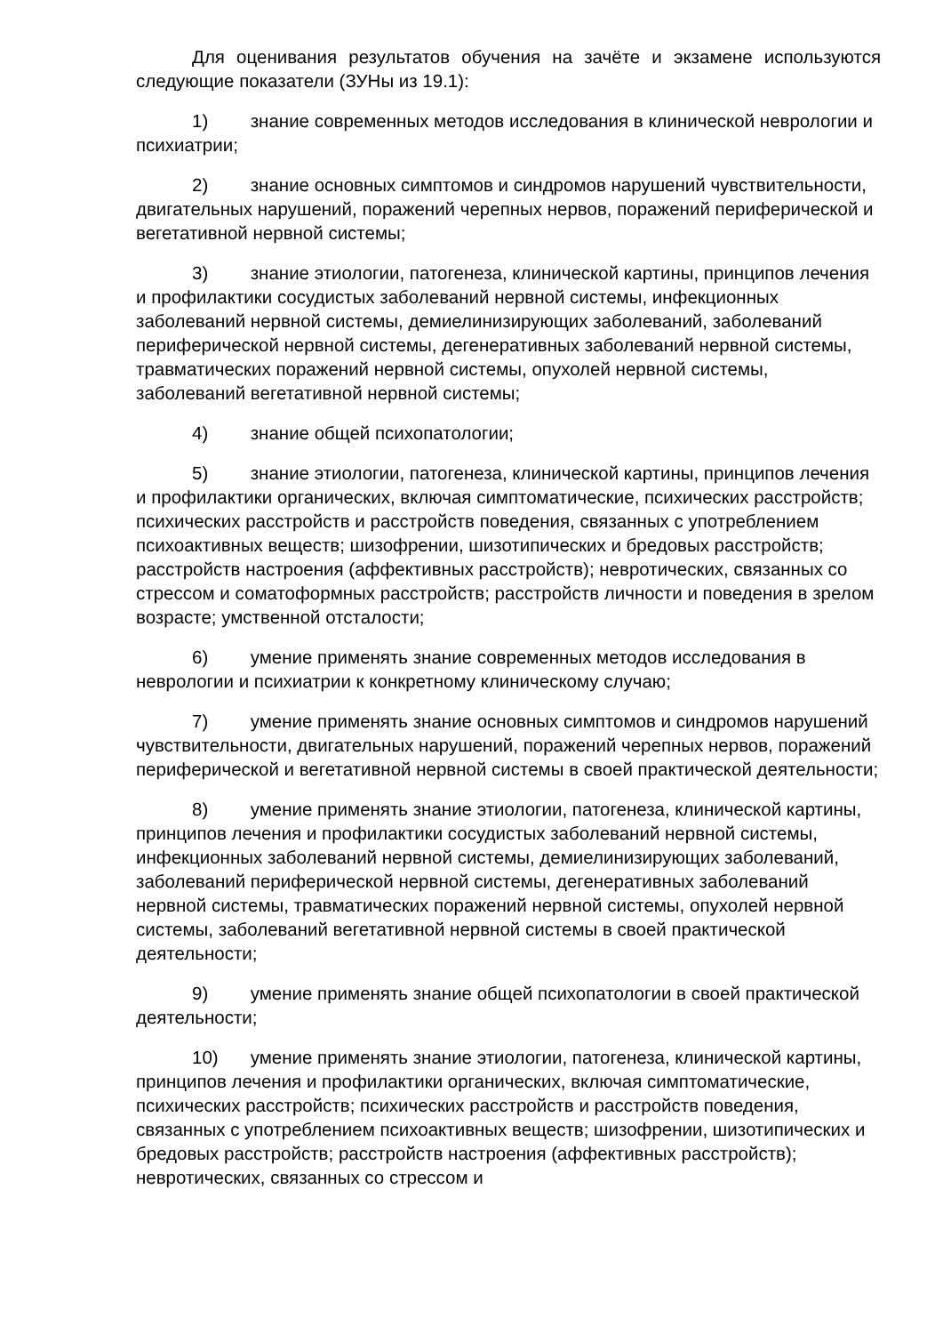Для оценивания результатов обучения на зачёте и экзамене используются следующие показатели (ЗУНы из 19.1):
1) знание современных методов исследования в клинической неврологии и психиатрии;
2) знание основных симптомов и синдромов нарушений чувствительности, двигательных нарушений, поражений черепных нервов, поражений периферической и вегетативной нервной системы;
3) знание этиологии, патогенеза, клинической картины, принципов лечения и профилактики сосудистых заболеваний нервной системы, инфекционных заболеваний нервной системы, демиелинизирующих заболеваний, заболеваний периферической нервной системы, дегенеративных заболеваний нервной системы, травматических поражений нервной системы, опухолей нервной системы, заболеваний вегетативной нервной системы;
4) знание общей психопатологии;
5) знание этиологии, патогенеза, клинической картины, принципов лечения и профилактики органических, включая симптоматические, психических расстройств; психических расстройств и расстройств поведения, связанных с употреблением психоактивных веществ; шизофрении, шизотипических и бредовых расстройств; расстройств настроения (аффективных расстройств); невротических, связанных со стрессом и соматоформных расстройств; расстройств личности и поведения в зрелом возрасте; умственной отсталости;
6) умение применять знание современных методов исследования в неврологии и психиатрии к конкретному клиническому случаю;
7) умение применять знание основных симптомов и синдромов нарушений чувствительности, двигательных нарушений, поражений черепных нервов, поражений периферической и вегетативной нервной системы в своей практической деятельности;
8) умение применять знание этиологии, патогенеза, клинической картины, принципов лечения и профилактики сосудистых заболеваний нервной системы, инфекционных заболеваний нервной системы, демиелинизирующих заболеваний, заболеваний периферической нервной системы, дегенеративных заболеваний нервной системы, травматических поражений нервной системы, опухолей нервной системы, заболеваний вегетативной нервной системы в своей практической деятельности;
9) умение применять знание общей психопатологии в своей практической деятельности;
10) умение применять знание этиологии, патогенеза, клинической картины, принципов лечения и профилактики органических, включая симптоматические, психических расстройств; психических расстройств и расстройств поведения, связанных с употреблением психоактивных веществ; шизофрении, шизотипических и бредовых расстройств; расстройств настроения (аффективных расстройств); невротических, связанных со стрессом и